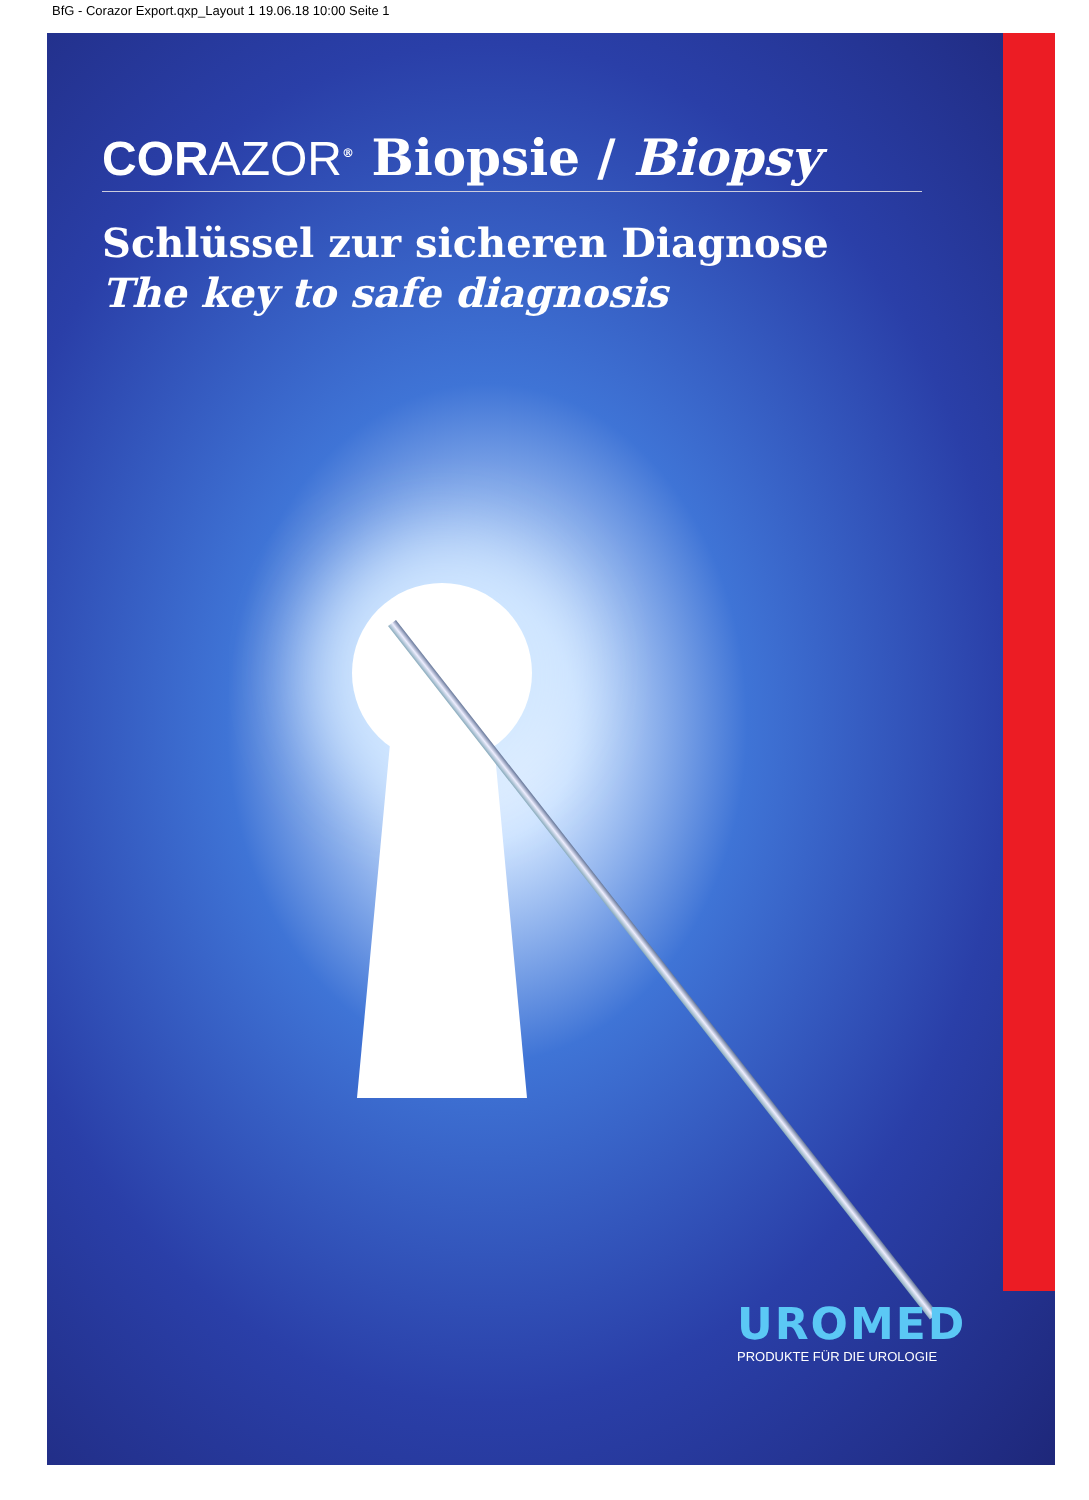BfG - Corazor Export.qxp_Layout 1 19.06.18 10:00 Seite 1
CORAZOR<sup>®</sup> Biopsie / Biopsy
Schlüssel zur sicheren Diagnose
The key to safe diagnosis
UROMED
PRODUKTE FÜR DIE UROLOGIE